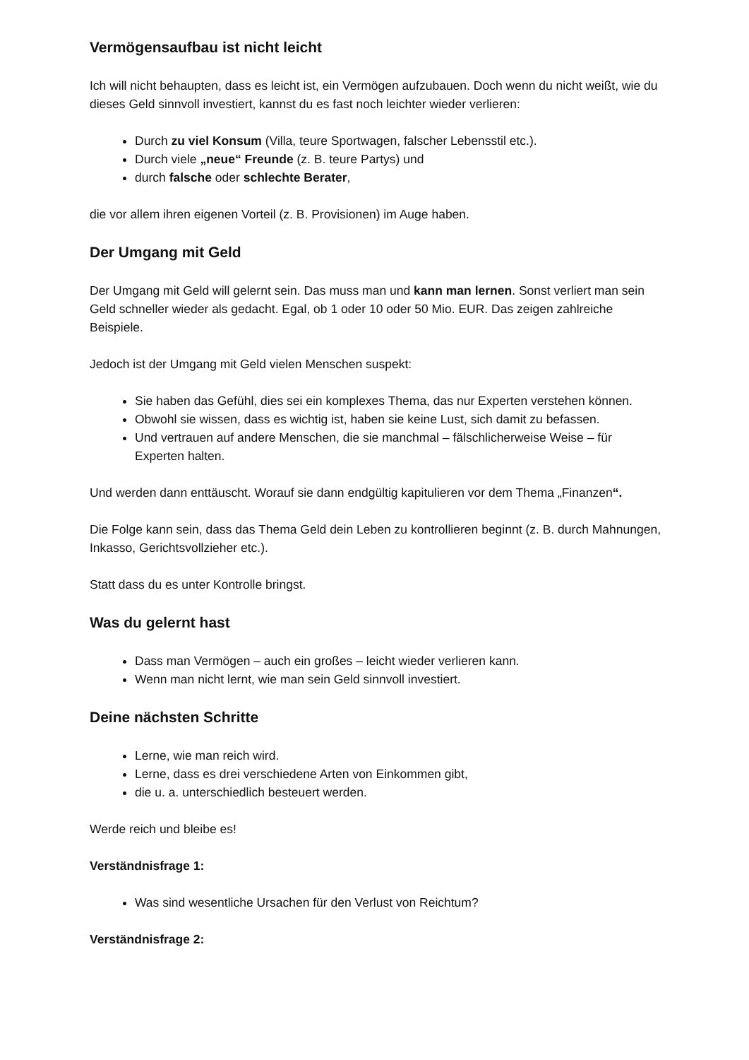Vermögensaufbau ist nicht leicht
Ich will nicht behaupten, dass es leicht ist, ein Vermögen aufzubauen. Doch wenn du nicht weißt, wie du dieses Geld sinnvoll investiert, kannst du es fast noch leichter wieder verlieren:
Durch zu viel Konsum (Villa, teure Sportwagen, falscher Lebensstil etc.).
Durch viele „neue“ Freunde (z. B. teure Partys) und
durch falsche oder schlechte Berater,
die vor allem ihren eigenen Vorteil (z. B. Provisionen) im Auge haben.
Der Umgang mit Geld
Der Umgang mit Geld will gelernt sein. Das muss man und kann man lernen. Sonst verliert man sein Geld schneller wieder als gedacht. Egal, ob 1 oder 10 oder 50 Mio. EUR. Das zeigen zahlreiche Beispiele.
Jedoch ist der Umgang mit Geld vielen Menschen suspekt:
Sie haben das Gefühl, dies sei ein komplexes Thema, das nur Experten verstehen können.
Obwohl sie wissen, dass es wichtig ist, haben sie keine Lust, sich damit zu befassen.
Und vertrauen auf andere Menschen, die sie manchmal – fälschlicherweise Weise – für Experten halten.
Und werden dann enttäuscht. Worauf sie dann endgültig kapitulieren vor dem Thema „Finanzen“.
Die Folge kann sein, dass das Thema Geld dein Leben zu kontrollieren beginnt (z. B. durch Mahnungen, Inkasso, Gerichtsvollzieher etc.).
Statt dass du es unter Kontrolle bringst.
Was du gelernt hast
Dass man Vermögen – auch ein großes – leicht wieder verlieren kann.
Wenn man nicht lernt, wie man sein Geld sinnvoll investiert.
Deine nächsten Schritte
Lerne, wie man reich wird.
Lerne, dass es drei verschiedene Arten von Einkommen gibt,
die u. a. unterschiedlich besteuert werden.
Werde reich und bleibe es!
Verständnisfrage 1:
Was sind wesentliche Ursachen für den Verlust von Reichtum?
Verständnisfrage 2: